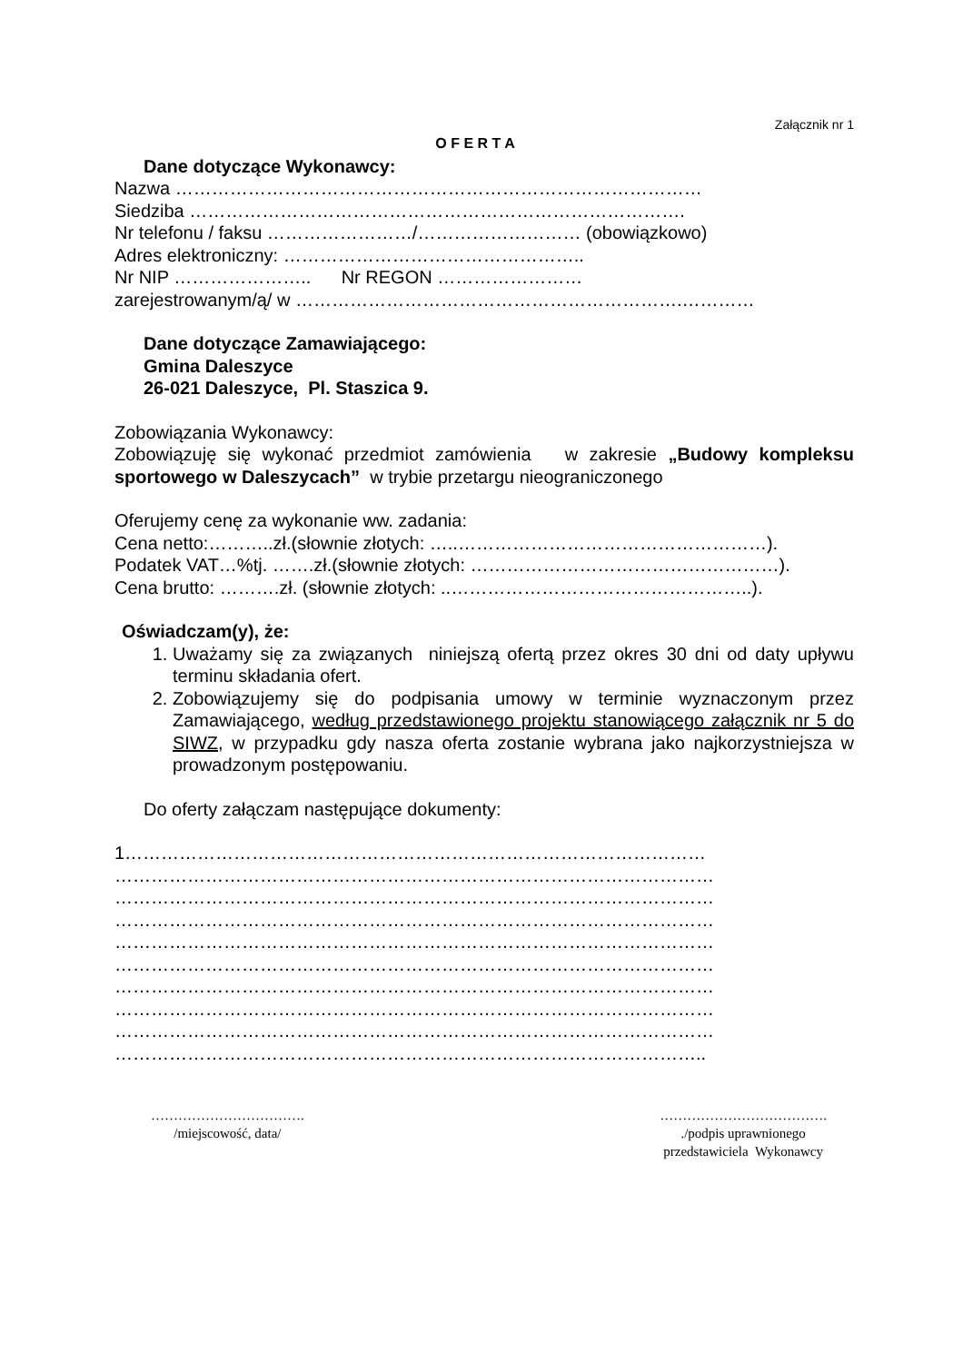Załącznik nr 1
O F E R T A
Dane dotyczące Wykonawcy:
Nazwa ……………………………………………………………………………
Siedziba ……………………………………………………………………….
Nr telefonu / faksu ……………………/……………………… (obowiązkowo)
Adres elektroniczny: …………………………………………..
Nr NIP ………………….. Nr REGON ……………………
zarejestrowanym/ą/ w ……………………………………………………….…………
Dane dotyczące Zamawiającego:
Gmina Daleszyce
26-021 Daleszyce, Pl. Staszica 9.
Zobowiązania Wykonawcy:
Zobowiązuję się wykonać przedmiot zamówienia w zakresie „Budowy kompleksu sportowego w Daleszycach” w trybie przetargu nieograniczonego
Oferujemy cenę za wykonanie ww. zadania:
Cena netto:………..zł.(słownie złotych: …..……………………………………………).
Podatek VAT…%tj. …….zł.(słownie złotych: ……………………………………………).
Cena brutto: ……….zł. (słownie złotych: ..…………………………………………..).
Oświadczam(y), że:
1. Uważamy się za związanych niniejszą ofertą przez okres 30 dni od daty upływu terminu składania ofert.
2. Zobowiązujemy się do podpisania umowy w terminie wyznaczonym przez Zamawiającego, według przedstawionego projektu stanowiącego załącznik nr 5 do SIWZ, w przypadku gdy nasza oferta zostanie wybrana jako najkorzystniejsza w prowadzonym postępowaniu.
Do oferty załączam następujące dokumenty:
1……………………………………………………………………………………
………………………………………………………………………………………
………………………………………………………………………………………
………………………………………………………………………………………
………………………………………………………………………………………
………………………………………………………………………………………
………………………………………………………………………………………
………………………………………………………………………………………
………………………………………………………………………………………
……………………………………………………………………………………..
…………………………….
/miejscowość, data/
……………………………….
./podpis uprawnionego
przedstawiciela Wykonawcy